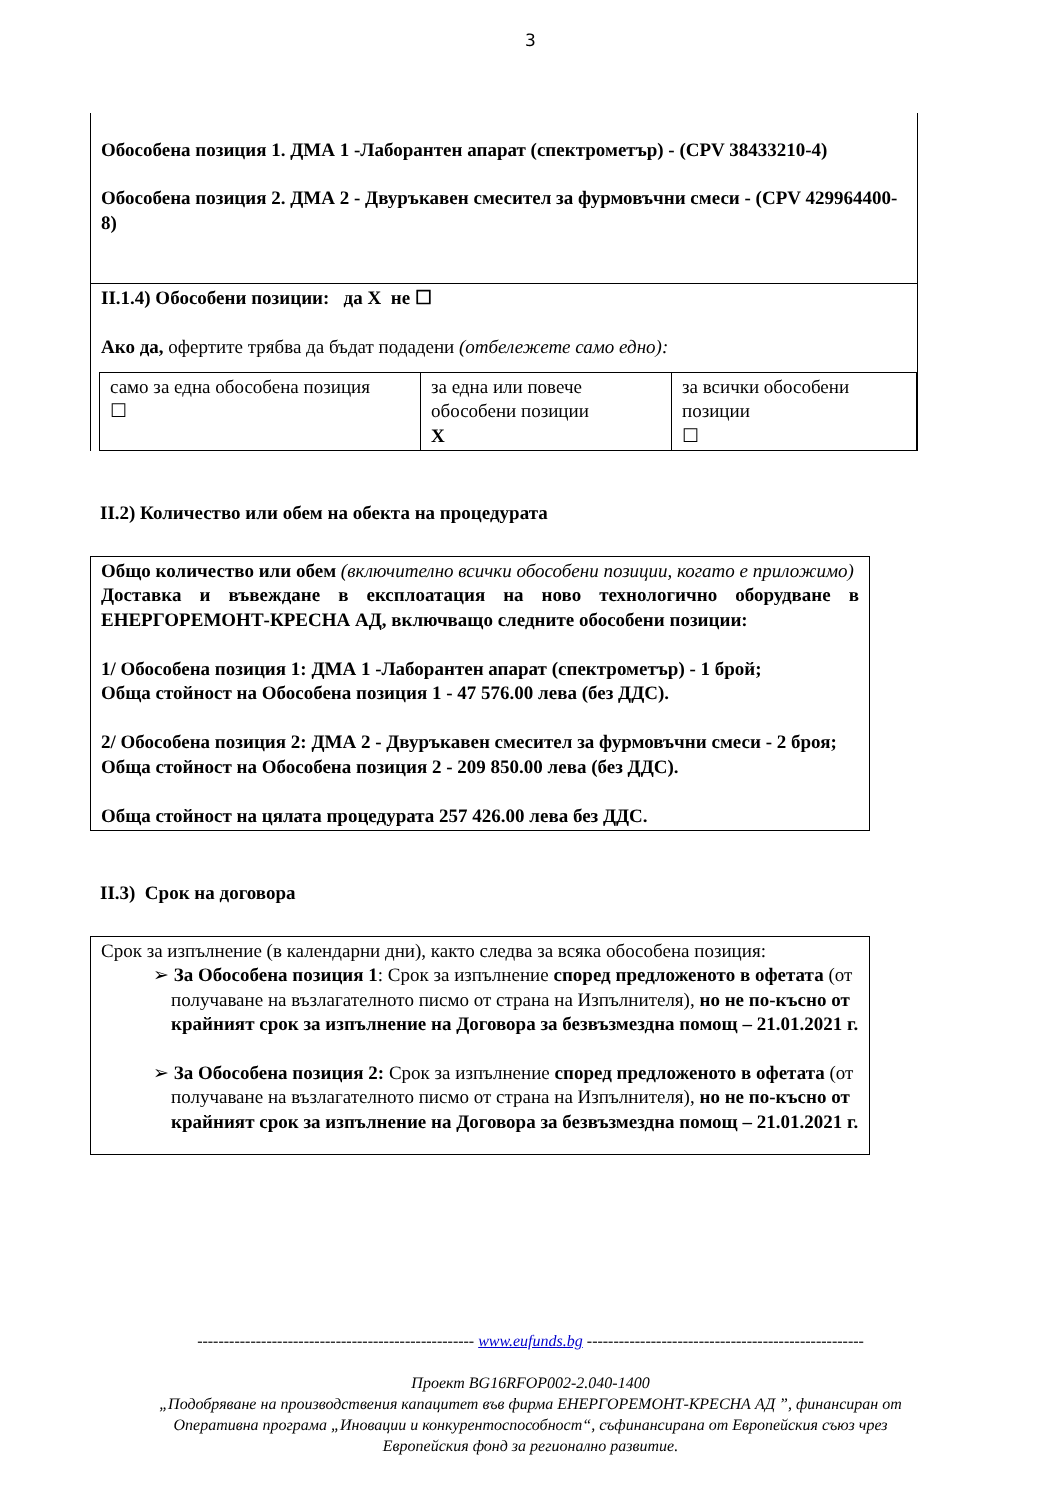3
Обособена позиция 1. ДМА 1 -Лаборантен апарат (спектрометър) - (CPV 38433210-4)
Обособена позиция 2. ДМА 2 - Двуръкавен смесител за фурмовъчни смеси - (CPV 429964400-8)
II.1.4) Обособени позиции: да X не ☐
Ако да, офертите трябва да бъдат подадени (отбележете само едно):
| само за една обособена позиция ☐ | за една или повече обособени позиции X | за всички обособени позиции ☐ |
II.2) Количество или обем на обекта на процедурата
Общо количество или обем (включително всички обособени позиции, когато е приложимо)
Доставка и въвеждане в експлоатация на ново технологично оборудване в ЕНЕРГОРЕМОНТ-КРЕСНА АД, включващо следните обособени позиции:
1/ Обособена позиция 1: ДМА 1 -Лаборантен апарат (спектрометър) - 1 брой;
Обща стойност на Обособена позиция 1 - 47 576.00 лева (без ДДС).
2/ Обособена позиция 2: ДМА 2 - Двуръкавен смесител за фурмовъчни смеси - 2 броя;
Обща стойност на Обособена позиция 2 - 209 850.00 лева (без ДДС).
Обща стойност на цялата процедурата 257 426.00 лева без ДДС.
II.3) Срок на договора
Срок за изпълнение (в календарни дни), както следва за всяка обособена позиция:
➢ За Обособена позиция 1: Срок за изпълнение според предложеното в офетата (от получаване на възлагателното писмо от страна на Изпълнителя), но не по-късно от крайният срок за изпълнение на Договора за безвъзмездна помощ – 21.01.2021 г.
➢ За Обособена позиция 2: Срок за изпълнение според предложеното в офетата (от получаване на възлагателното писмо от страна на Изпълнителя), но не по-късно от крайният срок за изпълнение на Договора за безвъзмездна помощ – 21.01.2021 г.
---------------------------------------------------- www.eufunds.bg ----------------------------------------------------
Проект BG16RFOP002-2.040-1400
„Подобряване на производствения капацитет във фирма ЕНЕРГОРЕМОНТ-КРЕСНА АД ”, финансиран от
Оперативна програма „Иновации и конкурентоспособност“, съфинансирана от Европейския съюз чрез
Европейския фонд за регионално развитие.